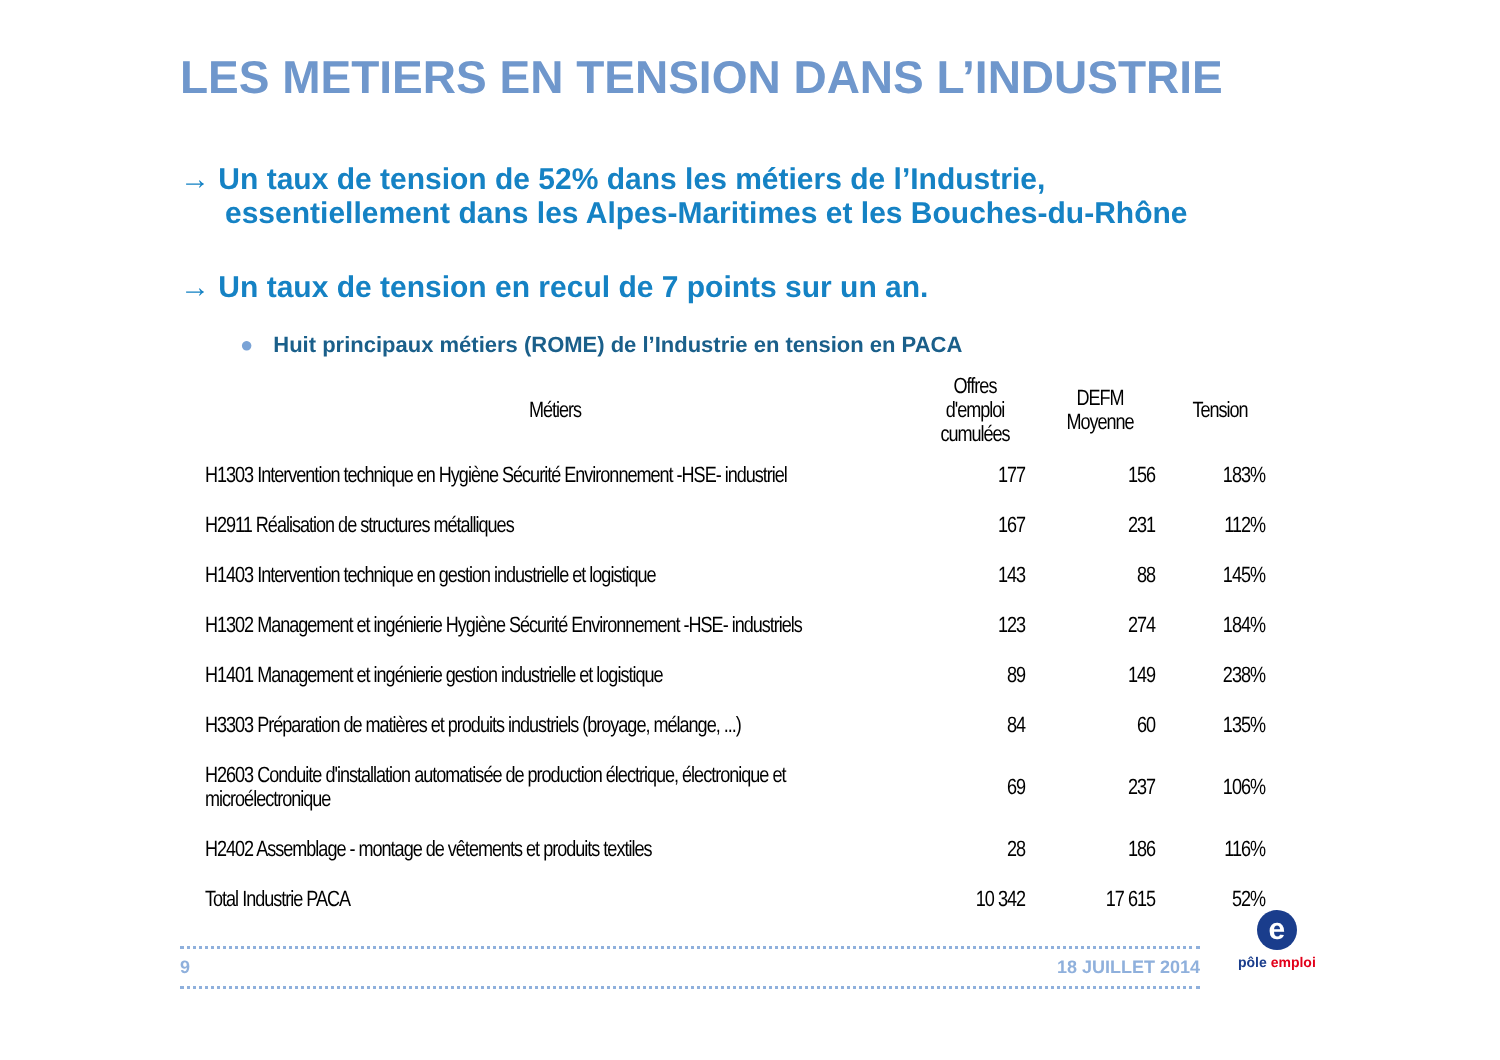LES METIERS EN TENSION DANS L’INDUSTRIE
→ Un taux de tension de 52% dans les métiers de l’Industrie,
essentiellement dans les Alpes-Maritimes et les Bouches-du-Rhône
→ Un taux de tension en recul de 7 points sur un an.
● Huit principaux métiers (ROME) de l’Industrie en tension en PACA
| Métiers | Offres d'emploi cumulées | DEFM Moyenne | Tension |
| --- | --- | --- | --- |
| H1303 Intervention technique en Hygiène Sécurité Environnement -HSE- industriel | 177 | 156 | 183% |
| H2911 Réalisation de structures métalliques | 167 | 231 | 112% |
| H1403 Intervention technique en gestion industrielle et logistique | 143 | 88 | 145% |
| H1302 Management et ingénierie Hygiène Sécurité Environnement -HSE- industriels | 123 | 274 | 184% |
| H1401 Management et ingénierie gestion industrielle et logistique | 89 | 149 | 238% |
| H3303 Préparation de matières et produits industriels (broyage, mélange, ...) | 84 | 60 | 135% |
| H2603 Conduite d'installation automatisée de production électrique, électronique et microélectronique | 69 | 237 | 106% |
| H2402 Assemblage - montage de vêtements et produits textiles | 28 | 186 | 116% |
| Total Industrie PACA | 10 342 | 17 615 | 52% |
9 18 JUILLET 2014
e
pôle emploi